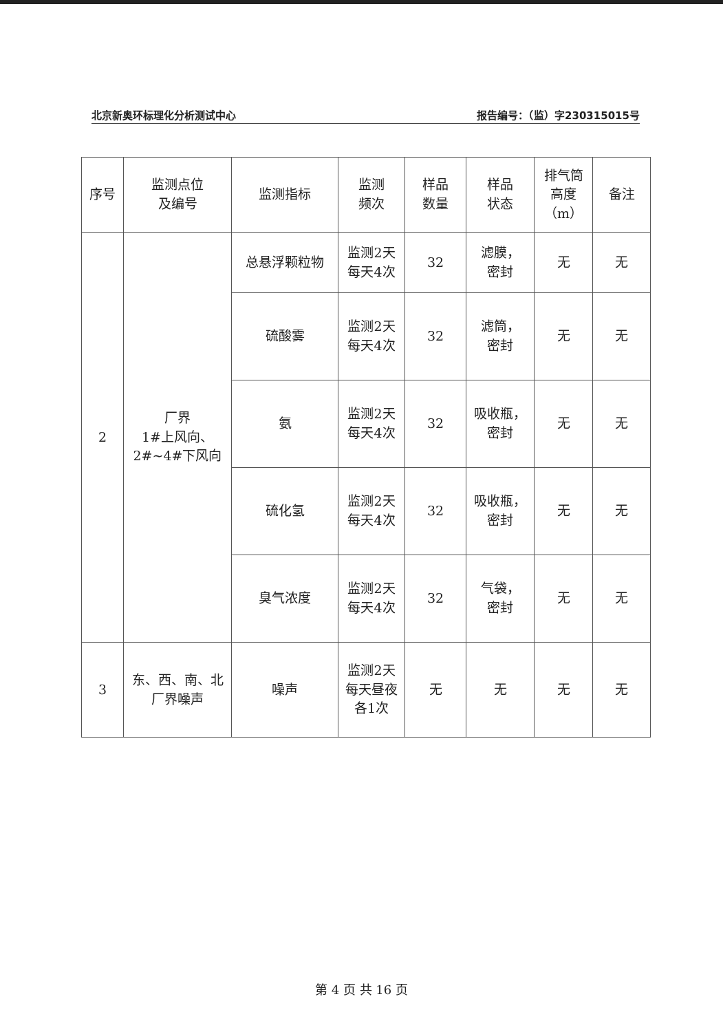北京新奥环标理化分析测试中心 报告编号：（监）字230315015号
| 序号 | 监测点位 及编号 | 监测指标 | 监测 频次 | 样品 数量 | 样品 状态 | 排气筒 高度 （m） | 备注 |
| --- | --- | --- | --- | --- | --- | --- | --- |
| 2 | 厂界 1#上风向、 2#~4#下风向 | 总悬浮颗粒物 | 监测2天 每天4次 | 32 | 滤膜， 密封 | 无 | 无 |
| | | 硫酸雾 | 监测2天 每天4次 | 32 | 滤筒， 密封 | 无 | 无 |
| | | 氨 | 监测2天 每天4次 | 32 | 吸收瓶， 密封 | 无 | 无 |
| | | 硫化氢 | 监测2天 每天4次 | 32 | 吸收瓶， 密封 | 无 | 无 |
| | | 臭气浓度 | 监测2天 每天4次 | 32 | 气袋， 密封 | 无 | 无 |
| 3 | 东、西、南、北 厂界噪声 | 噪声 | 监测2天 每天昼夜 各1次 | 无 | 无 | 无 | 无 |
第 4 页 共 16 页